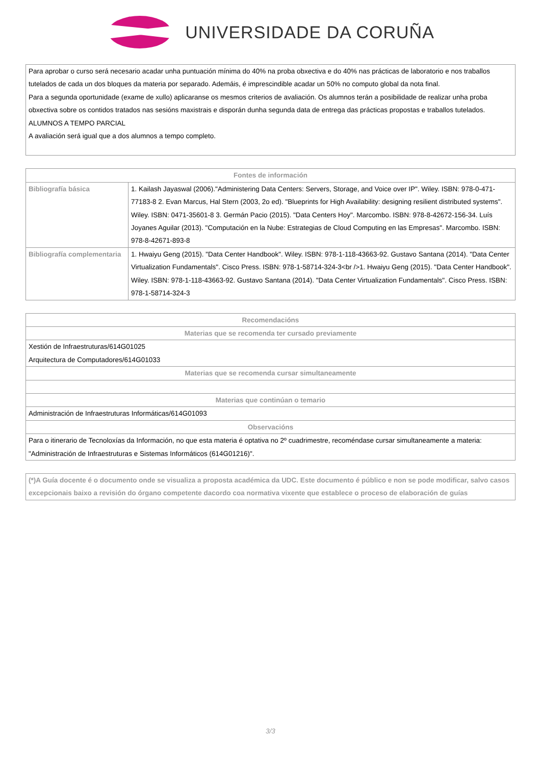UNIVERSIDADE DA CORUÑA
| Para aprobar o curso será necesario acadar unha puntuación mínima do 40% na proba obxectiva e do 40% nas prácticas de laboratorio e nos traballos tutelados de cada un dos bloques da materia por separado. Ademáis, é imprescindible acadar un 50% no computo global da nota final. Para a segunda oportunidade (exame de xullo) aplicaranse os mesmos criterios de avaliación. Os alumnos terán a posibilidade de realizar unha proba obxectiva sobre os contidos tratados nas sesións maxistrais e disporán dunha segunda data de entrega das prácticas propostas e traballos tutelados. ALUMNOS A TEMPO PARCIAL A avaliación será igual que a dos alumnos a tempo completo. |
| Fontes de información | |
| --- | --- |
| Bibliografía básica | 1. Kailash Jayaswal (2006)."Administering Data Centers: Servers, Storage, and Voice over IP". Wiley. ISBN: 978-0-471-77183-8 2. Evan Marcus, Hal Stern (2003, 2o ed). "Blueprints for High Availability: designing resilient distributed systems". Wiley. ISBN: 0471-35601-8 3. Germán Pacio (2015). "Data Centers Hoy". Marcombo. ISBN: 978-8-42672-156-34. Luís Joyanes Aguilar (2013). "Computación en la Nube: Estrategias de Cloud Computing en las Empresas". Marcombo. ISBN: 978-8-42671-893-8 |
| Bibliografía complementaria | 1. Hwaiyu Geng (2015). "Data Center Handbook". Wiley. ISBN: 978-1-118-43663-92. Gustavo Santana (2014). "Data Center Virtualization Fundamentals". Cisco Press. ISBN: 978-1-58714-324-3<br />1. Hwaiyu Geng (2015). "Data Center Handbook". Wiley. ISBN: 978-1-118-43663-92. Gustavo Santana (2014). "Data Center Virtualization Fundamentals". Cisco Press. ISBN: 978-1-58714-324-3 |
| Recomendacións |
| --- |
| Materias que se recomenda ter cursado previamente |
| Xestión de Infraestruturas/614G01025 Arquitectura de Computadores/614G01033 |
| Materias que se recomenda cursar simultaneamente |
| Materias que continúan o temario |
| Administración de Infraestruturas Informáticas/614G01093 |
| Observacións |
| Para o itinerario de Tecnoloxías da Información, no que esta materia é optativa no 2º cuadrimestre, recoméndase cursar simultaneamente a materia: "Administración de Infraestruturas e Sistemas Informáticos (614G01216)". |
| (*)A Guía docente é o documento onde se visualiza a proposta académica da UDC. Este documento é público e non se pode modificar, salvo casos excepcionais baixo a revisión do órgano competente dacordo coa normativa vixente que establece o proceso de elaboración de guías |
3/3